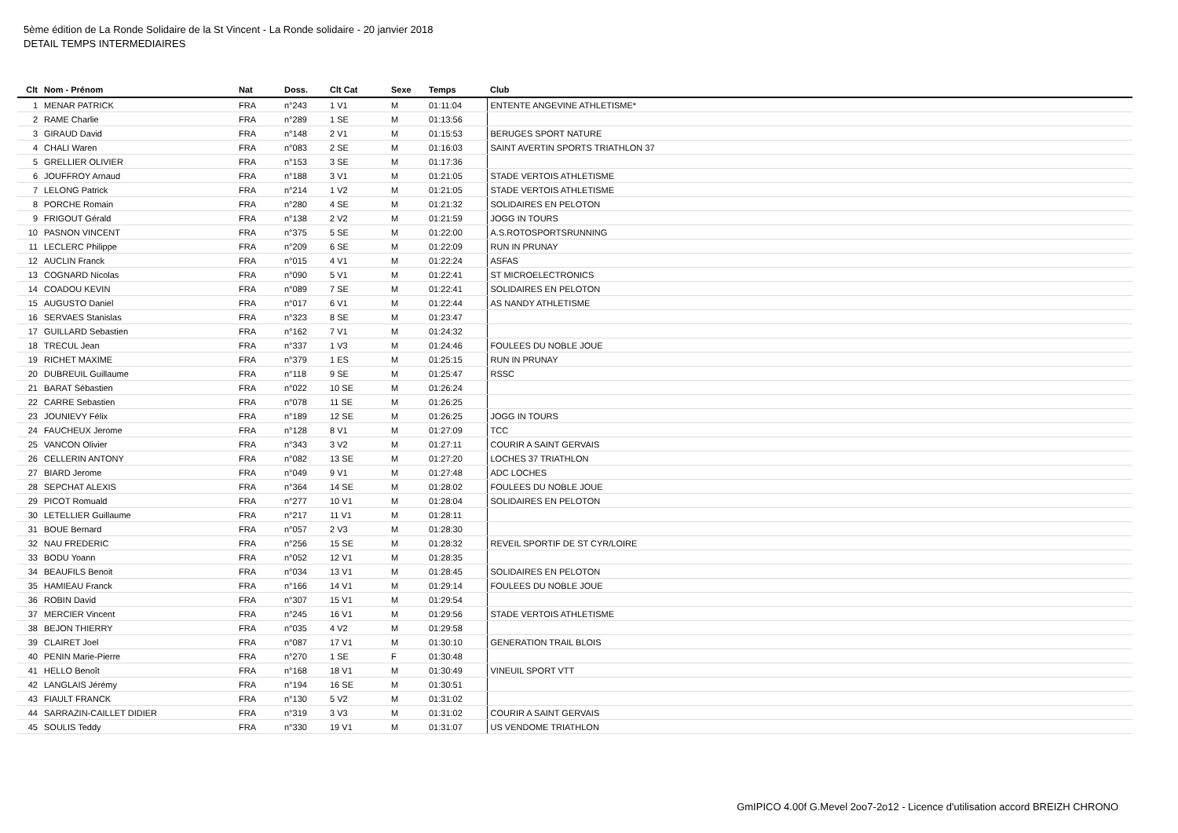5ème édition de La Ronde Solidaire de la St Vincent - La Ronde solidaire - 20 janvier 2018
DETAIL TEMPS INTERMEDIAIRES
| Clt | Nom - Prénom | Nat | Doss. | Clt Cat | Sexe | Temps | Club |
| --- | --- | --- | --- | --- | --- | --- | --- |
| 1 | MENAR PATRICK | FRA | n°243 | 1 V1 | M | 01:11:04 | ENTENTE ANGEVINE ATHLETISME* |
| 2 | RAME Charlie | FRA | n°289 | 1 SE | M | 01:13:56 | |
| 3 | GIRAUD David | FRA | n°148 | 2 V1 | M | 01:15:53 | BERUGES SPORT NATURE |
| 4 | CHALI Waren | FRA | n°083 | 2 SE | M | 01:16:03 | SAINT AVERTIN SPORTS TRIATHLON 37 |
| 5 | GRELLIER OLIVIER | FRA | n°153 | 3 SE | M | 01:17:36 | |
| 6 | JOUFFROY Arnaud | FRA | n°188 | 3 V1 | M | 01:21:05 | STADE VERTOIS ATHLETISME |
| 7 | LELONG Patrick | FRA | n°214 | 1 V2 | M | 01:21:05 | STADE VERTOIS ATHLETISME |
| 8 | PORCHE Romain | FRA | n°280 | 4 SE | M | 01:21:32 | SOLIDAIRES EN PELOTON |
| 9 | FRIGOUT Gérald | FRA | n°138 | 2 V2 | M | 01:21:59 | JOGG IN TOURS |
| 10 | PASNON VINCENT | FRA | n°375 | 5 SE | M | 01:22:00 | A.S.ROTOSPORTSRUNNING |
| 11 | LECLERC Philippe | FRA | n°209 | 6 SE | M | 01:22:09 | RUN IN PRUNAY |
| 12 | AUCLIN Franck | FRA | n°015 | 4 V1 | M | 01:22:24 | ASFAS |
| 13 | COGNARD Nicolas | FRA | n°090 | 5 V1 | M | 01:22:41 | ST MICROELECTRONICS |
| 14 | COADOU KEVIN | FRA | n°089 | 7 SE | M | 01:22:41 | SOLIDAIRES EN PELOTON |
| 15 | AUGUSTO Daniel | FRA | n°017 | 6 V1 | M | 01:22:44 | AS NANDY ATHLETISME |
| 16 | SERVAES Stanislas | FRA | n°323 | 8 SE | M | 01:23:47 | |
| 17 | GUILLARD Sebastien | FRA | n°162 | 7 V1 | M | 01:24:32 | |
| 18 | TRECUL Jean | FRA | n°337 | 1 V3 | M | 01:24:46 | FOULEES DU NOBLE JOUE |
| 19 | RICHET MAXIME | FRA | n°379 | 1 ES | M | 01:25:15 | RUN IN PRUNAY |
| 20 | DUBREUIL Guillaume | FRA | n°118 | 9 SE | M | 01:25:47 | RSSC |
| 21 | BARAT Sébastien | FRA | n°022 | 10 SE | M | 01:26:24 | |
| 22 | CARRE Sebastien | FRA | n°078 | 11 SE | M | 01:26:25 | |
| 23 | JOUNIEVY Félix | FRA | n°189 | 12 SE | M | 01:26:25 | JOGG IN TOURS |
| 24 | FAUCHEUX Jerome | FRA | n°128 | 8 V1 | M | 01:27:09 | TCC |
| 25 | VANCON Olivier | FRA | n°343 | 3 V2 | M | 01:27:11 | COURIR A SAINT GERVAIS |
| 26 | CELLERIN ANTONY | FRA | n°082 | 13 SE | M | 01:27:20 | LOCHES 37 TRIATHLON |
| 27 | BIARD Jerome | FRA | n°049 | 9 V1 | M | 01:27:48 | ADC LOCHES |
| 28 | SEPCHAT ALEXIS | FRA | n°364 | 14 SE | M | 01:28:02 | FOULEES DU NOBLE JOUE |
| 29 | PICOT Romuald | FRA | n°277 | 10 V1 | M | 01:28:04 | SOLIDAIRES EN PELOTON |
| 30 | LETELLIER Guillaume | FRA | n°217 | 11 V1 | M | 01:28:11 | |
| 31 | BOUE Bernard | FRA | n°057 | 2 V3 | M | 01:28:30 | |
| 32 | NAU FREDERIC | FRA | n°256 | 15 SE | M | 01:28:32 | REVEIL SPORTIF DE ST CYR/LOIRE |
| 33 | BODU Yoann | FRA | n°052 | 12 V1 | M | 01:28:35 | |
| 34 | BEAUFILS Benoit | FRA | n°034 | 13 V1 | M | 01:28:45 | SOLIDAIRES EN PELOTON |
| 35 | HAMIEAU Franck | FRA | n°166 | 14 V1 | M | 01:29:14 | FOULEES DU NOBLE JOUE |
| 36 | ROBIN David | FRA | n°307 | 15 V1 | M | 01:29:54 | |
| 37 | MERCIER Vincent | FRA | n°245 | 16 V1 | M | 01:29:56 | STADE VERTOIS ATHLETISME |
| 38 | BEJON THIERRY | FRA | n°035 | 4 V2 | M | 01:29:58 | |
| 39 | CLAIRET Joel | FRA | n°087 | 17 V1 | M | 01:30:10 | GENERATION TRAIL BLOIS |
| 40 | PENIN Marie-Pierre | FRA | n°270 | 1 SE | F | 01:30:48 | |
| 41 | HELLO Benoît | FRA | n°168 | 18 V1 | M | 01:30:49 | VINEUIL SPORT VTT |
| 42 | LANGLAIS Jérémy | FRA | n°194 | 16 SE | M | 01:30:51 | |
| 43 | FIAULT FRANCK | FRA | n°130 | 5 V2 | M | 01:31:02 | |
| 44 | SARRAZIN-CAILLET DIDIER | FRA | n°319 | 3 V3 | M | 01:31:02 | COURIR A SAINT GERVAIS |
| 45 | SOULIS Teddy | FRA | n°330 | 19 V1 | M | 01:31:07 | US VENDOME TRIATHLON |
GmIPICO 4.00f G.Mevel 2oo7-2o12 - Licence d'utilisation accord BREIZH CHRONO